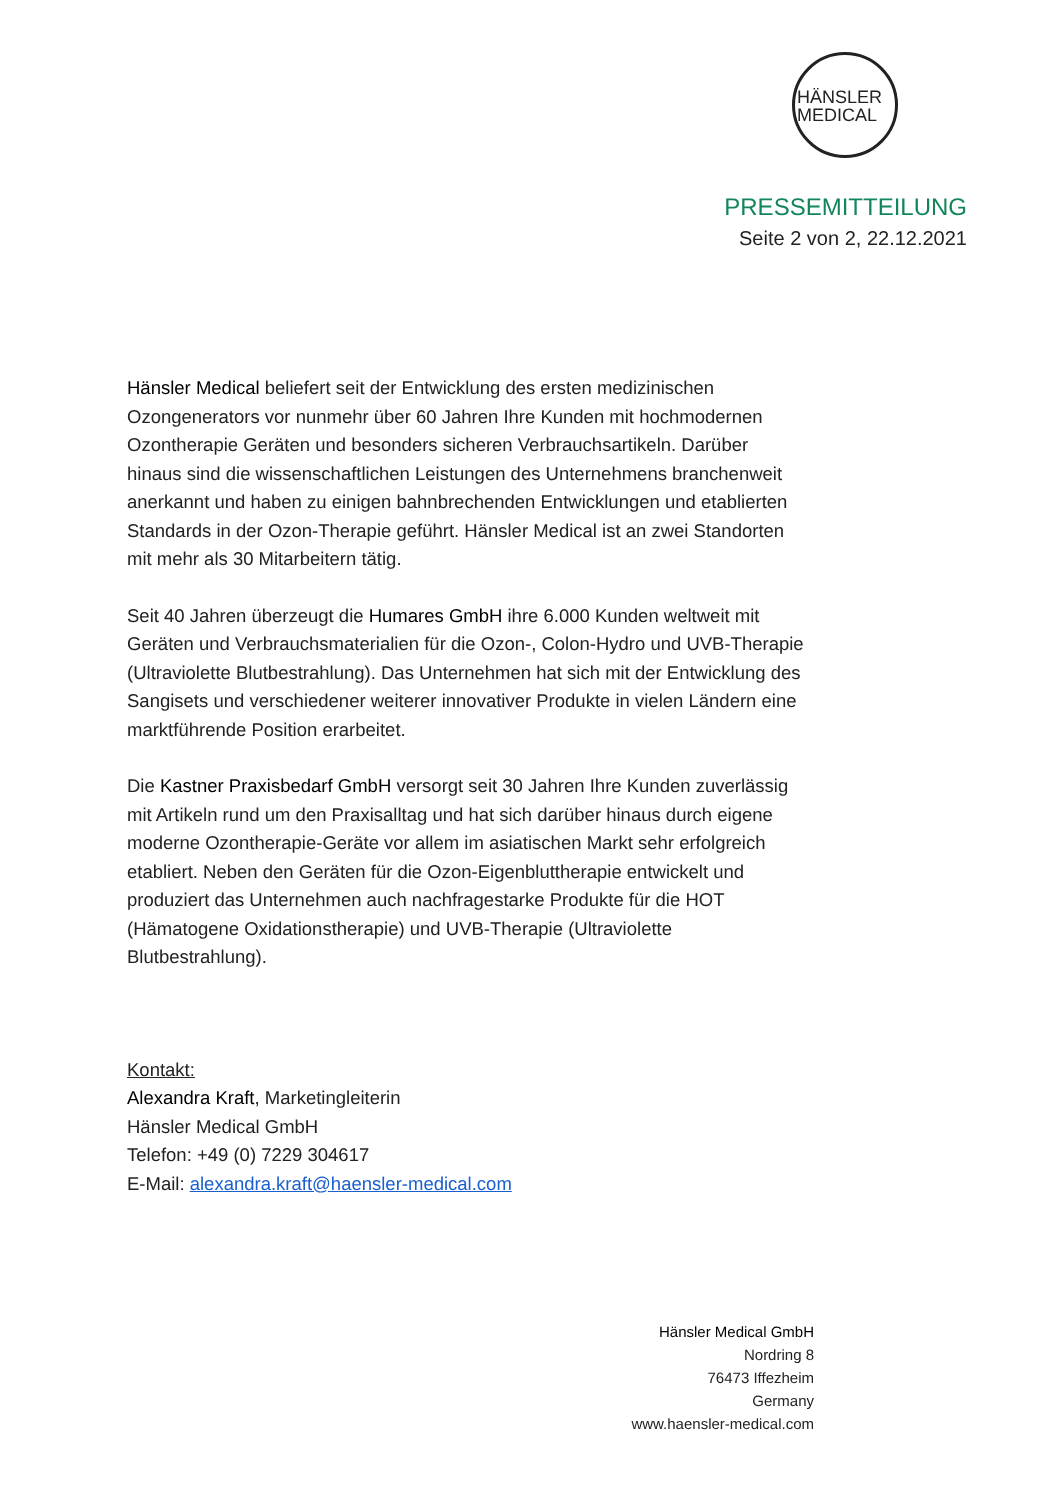HÄNSLER
MEDICAL
PRESSEMITTEILUNG
Seite 2 von 2, 22.12.2021
Hänsler Medical beliefert seit der Entwicklung des ersten medizinischen Ozongenerators vor nunmehr über 60 Jahren Ihre Kunden mit hochmodernen Ozontherapie Geräten und besonders sicheren Verbrauchsartikeln. Darüber hinaus sind die wissenschaftlichen Leistungen des Unternehmens branchenweit anerkannt und haben zu einigen bahnbrechenden Entwicklungen und etablierten Standards in der Ozon-Therapie geführt. Hänsler Medical ist an zwei Standorten mit mehr als 30 Mitarbeitern tätig.
Seit 40 Jahren überzeugt die Humares GmbH ihre 6.000 Kunden weltweit mit Geräten und Verbrauchsmaterialien für die Ozon-, Colon-Hydro und UVB-Therapie (Ultraviolette Blutbestrahlung). Das Unternehmen hat sich mit der Entwicklung des Sangisets und verschiedener weiterer innovativer Produkte in vielen Ländern eine marktführende Position erarbeitet.
Die Kastner Praxisbedarf GmbH versorgt seit 30 Jahren Ihre Kunden zuverlässig mit Artikeln rund um den Praxisalltag und hat sich darüber hinaus durch eigene moderne Ozontherapie-Geräte vor allem im asiatischen Markt sehr erfolgreich etabliert. Neben den Geräten für die Ozon-Eigenbluttherapie entwickelt und produziert das Unternehmen auch nachfragestarke Produkte für die HOT (Hämatogene Oxidationstherapie) und UVB-Therapie (Ultraviolette Blutbestrahlung).
Kontakt:
Alexandra Kraft, Marketingleiterin
Hänsler Medical GmbH
Telefon: +49 (0) 7229 304617
E-Mail: alexandra.kraft@haensler-medical.com
Hänsler Medical GmbH
Nordring 8
76473 Iffezheim
Germany
www.haensler-medical.com